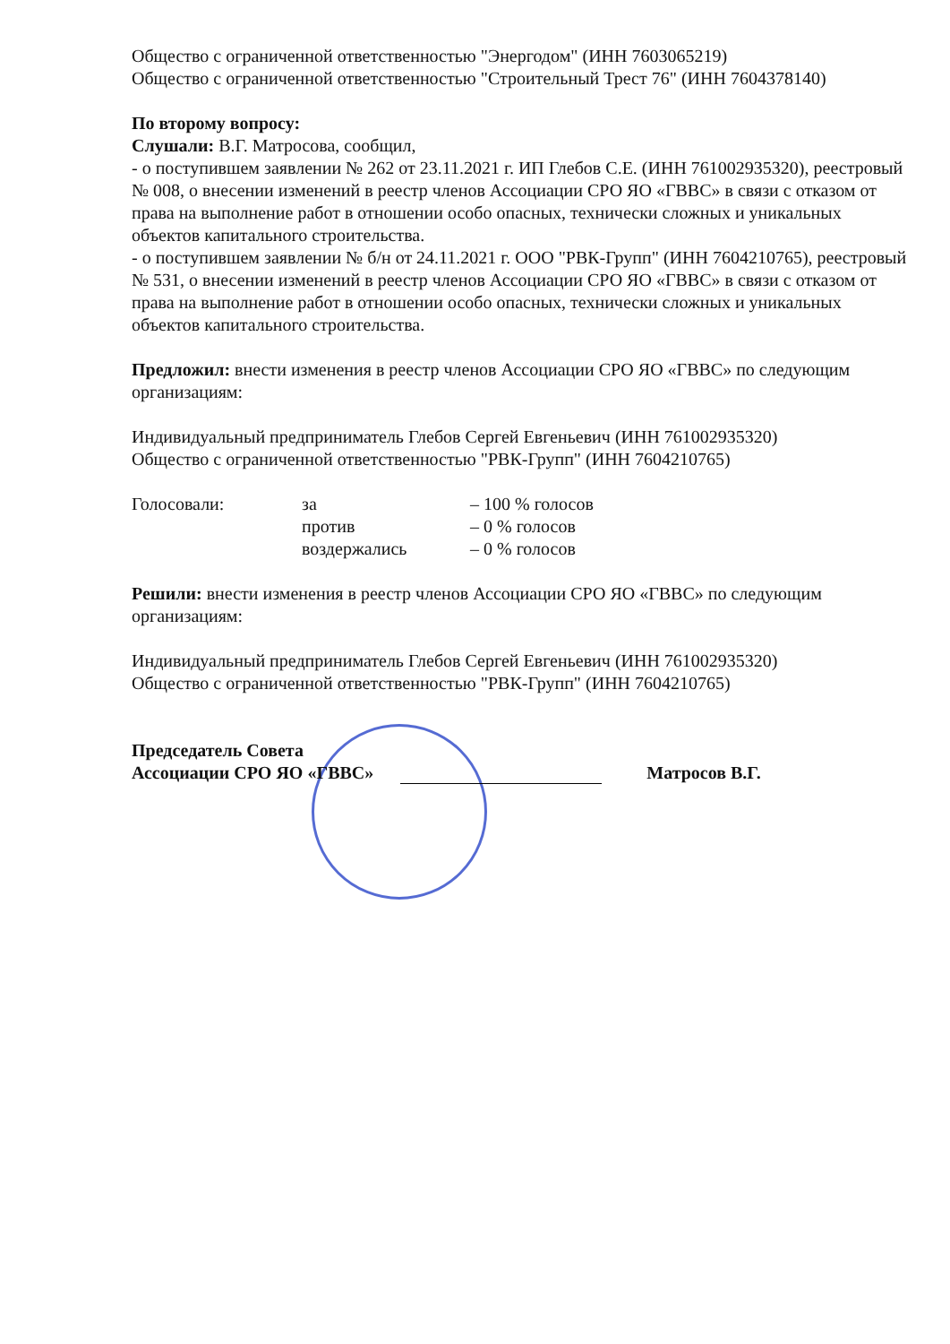Общество с ограниченной ответственностью "Энергодом" (ИНН 7603065219)
Общество с ограниченной ответственностью "Строительный Трест 76" (ИНН 7604378140)
По второму вопросу:
Слушали: В.Г. Матросова, сообщил,
- о поступившем заявлении № 262 от 23.11.2021 г. ИП Глебов С.Е. (ИНН 761002935320), реестровый № 008, о внесении изменений в реестр членов Ассоциации СРО ЯО «ГВВС» в связи с отказом от права на выполнение работ в отношении особо опасных, технически сложных и уникальных объектов капитального строительства.
- о поступившем заявлении № б/н от 24.11.2021 г. ООО "РВК-Групп" (ИНН 7604210765), реестровый № 531, о внесении изменений в реестр членов Ассоциации СРО ЯО «ГВВС» в связи с отказом от права на выполнение работ в отношении особо опасных, технически сложных и уникальных объектов капитального строительства.
Предложил: внести изменения в реестр членов Ассоциации СРО ЯО «ГВВС» по следующим организациям:
Индивидуальный предприниматель Глебов Сергей Евгеньевич (ИНН 761002935320)
Общество с ограниченной ответственностью "РВК-Групп" (ИНН 7604210765)
Голосовали: за
против
воздержались
– 100 % голосов
– 0 % голосов
– 0 % голосов
Решили: внести изменения в реестр членов Ассоциации СРО ЯО «ГВВС» по следующим организациям:
Индивидуальный предприниматель Глебов Сергей Евгеньевич (ИНН 761002935320)
Общество с ограниченной ответственностью "РВК-Групп" (ИНН 7604210765)
Председатель Совета
Ассоциации СРО ЯО «ГВВС»
Матросов В.Г.